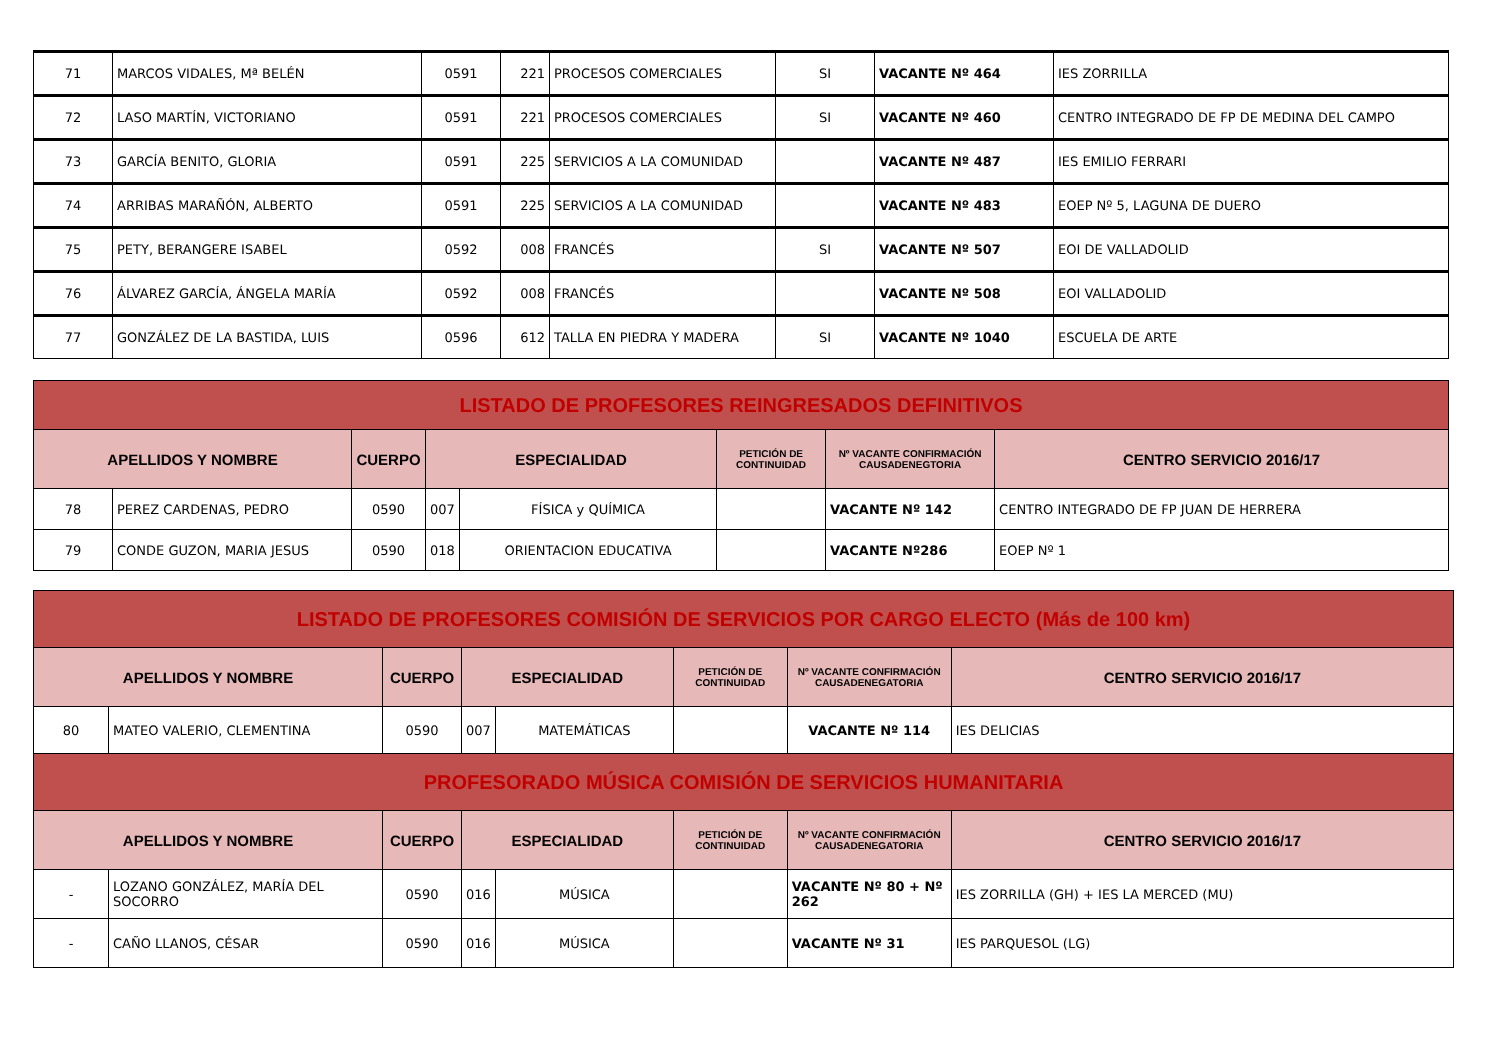| 71 | MARCOS VIDALES, Mª BELÉN | 0591 | 221 | PROCESOS COMERCIALES | SI | VACANTE Nº 464 | IES ZORRILLA |
| 72 | LASO MARTÍN, VICTORIANO | 0591 | 221 | PROCESOS COMERCIALES | SI | VACANTE Nº 460 | CENTRO INTEGRADO DE FP DE MEDINA DEL CAMPO |
| 73 | GARCÍA BENITO, GLORIA | 0591 | 225 | SERVICIOS A LA COMUNIDAD | | VACANTE Nº 487 | IES EMILIO FERRARI |
| 74 | ARRIBAS MARAÑÓN, ALBERTO | 0591 | 225 | SERVICIOS A LA COMUNIDAD | | VACANTE Nº 483 | EOEP Nº 5, LAGUNA DE DUERO |
| 75 | PETY, BERANGERE ISABEL | 0592 | 008 | FRANCÉS | SI | VACANTE Nº 507 | EOI DE VALLADOLID |
| 76 | ÁLVAREZ GARCÍA, ÁNGELA MARÍA | 0592 | 008 | FRANCÉS | | VACANTE Nº 508 | EOI VALLADOLID |
| 77 | GONZÁLEZ DE LA BASTIDA, LUIS | 0596 | 612 | TALLA EN PIEDRA Y MADERA | SI | VACANTE Nº 1040 | ESCUELA DE ARTE |
| LISTADO DE PROFESORES REINGRESADOS DEFINITIVOS | | | | | | | |
| APELLIDOS Y NOMBRE | | CUERPO | ESPECIALIDAD | | PETICIÓN DE CONTINUIDAD | Nº VACANTE CONFIRMACIÓN CAUSADENEGTORIA | CENTRO SERVICIO 2016/17 |
| 78 | PEREZ CARDENAS, PEDRO | 0590 | 007 | FÍSICA y QUÍMICA | | VACANTE Nº 142 | CENTRO INTEGRADO DE FP JUAN DE HERRERA |
| 79 | CONDE GUZON, MARIA JESUS | 0590 | 018 | ORIENTACION EDUCATIVA | | VACANTE Nº286 | EOEP Nº 1 |
| LISTADO DE PROFESORES COMISIÓN DE SERVICIOS POR CARGO ELECTO (Más de 100 km) | | | | | | | |
| APELLIDOS Y NOMBRE | | CUERPO | ESPECIALIDAD | | PETICIÓN DE CONTINUIDAD | Nº VACANTE CONFIRMACIÓN CAUSADENEGATORIA | CENTRO SERVICIO 2016/17 |
| 80 | MATEO VALERIO, CLEMENTINA | 0590 | 007 | MATEMÁTICAS | | VACANTE Nº 114 | IES DELICIAS |
| PROFESORADO MÚSICA COMISIÓN DE SERVICIOS HUMANITARIA | | | | | | | |
| APELLIDOS Y NOMBRE | | CUERPO | ESPECIALIDAD | | PETICIÓN DE CONTINUIDAD | Nº VACANTE CONFIRMACIÓN CAUSADENEGATORIA | CENTRO SERVICIO 2016/17 |
| - | LOZANO GONZÁLEZ, MARÍA DEL SOCORRO | 0590 | 016 | MÚSICA | | VACANTE Nº 80 + Nº 262 | IES ZORRILLA (GH) + IES LA MERCED (MU) |
| - | CAÑO LLANOS, CÉSAR | 0590 | 016 | MÚSICA | | VACANTE Nº 31 | IES PARQUESOL (LG) |